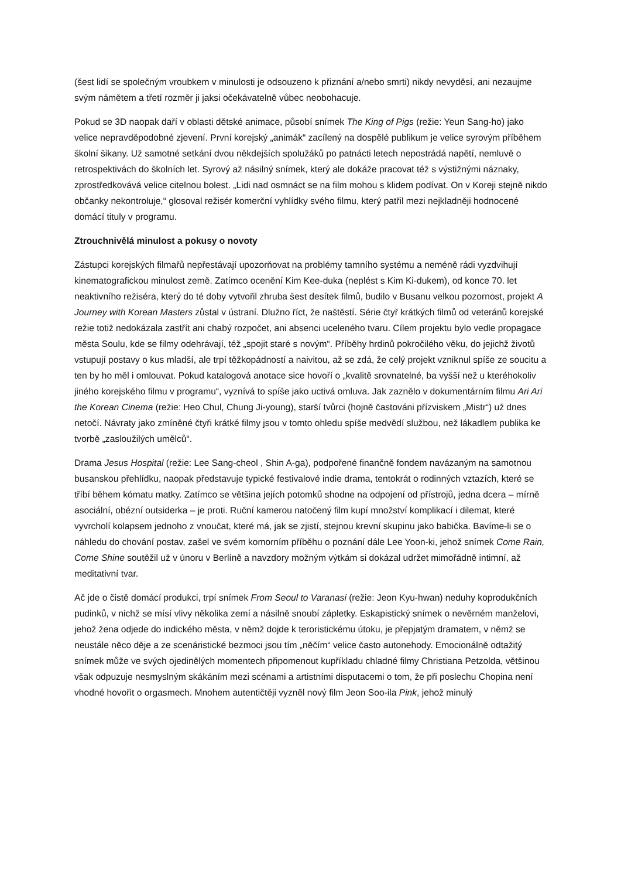(šest lidí se společným vroubkem v minulosti je odsouzeno k přiznání a/nebo smrti) nikdy nevyděsí, ani nezaujme svým námětem a třetí rozměr ji jaksi očekávatelně vůbec neobohacuje.
Pokud se 3D naopak daří v oblasti dětské animace, působí snímek The King of Pigs (režie: Yeun Sang-ho) jako velice nepravděpodobné zjevení. První korejský „animák“ zacílený na dospělé publikum je velice syrovým příběhem školní šikany. Už samotné setkání dvou někdejších spolužáků po patnácti letech nepostrádá napětí, nemluvě o retrospektivách do školních let. Syrový až násilný snímek, který ale dokáže pracovat též s výstižnými náznaky, zprostředkovává velice citelnou bolest. „Lidi nad osmnáct se na film mohou s klidem podívat. On v Koreji stejně nikdo občanky nekontroluje,“ glosoval režisér komerční vyhlídky svého filmu, který patřil mezi nejkladněji hodnocené domácí tituly v programu.
Ztrouchnivělá minulost a pokusy o novoty
Zástupci korejských filmařů nepřestávají upozorňovat na problémy tamního systému a neméně rádi vyzdvihují kinematografickou minulost země. Zatímco ocenění Kim Kee-duka (neplést s Kim Ki-dukem), od konce 70. let neaktivního režiséra, který do té doby vytvořil zhruba šest desítek filmů, budilo v Busanu velkou pozornost, projekt A Journey with Korean Masters zůstal v ústraní. Dlužno říct, že naštěstí. Série čtyř krátkých filmů od veteránů korejské režie totiž nedokázala zastřít ani chabý rozpočet, ani absenci uceleného tvaru. Cílem projektu bylo vedle propagace města Soulu, kde se filmy odehrávají, též „spojit staré s novým“. Příběhy hrdinů pokročilého věku, do jejichž životů vstupují postavy o kus mladší, ale trpí těžkopádností a naivitou, až se zdá, že celý projekt vzniknul spíše ze soucitu a ten by ho měl i omlouvat. Pokud katalogová anotace sice hovoří o „kvalitě srovnatelné, ba vyšší než u kteréhokoliv jiného korejského filmu v programu“, vyznívá to spíše jako uctivá omluva. Jak zaznělo v dokumentárním filmu Ari Ari the Korean Cinema (režie: Heo Chul, Chung Ji-young), starší tvůrci (hojně častováni přízviskem „Mistr“) už dnes netočí. Návraty jako zmíněné čtyři krátké filmy jsou v tomto ohledu spíše medvědí službou, než lákadlem publika ke tvorbě „zasloužilých umělců“.
Drama Jesus Hospital (režie: Lee Sang-cheol , Shin A-ga), podpořené finančně fondem navázaným na samotnou busanskou přehlídku, naopak představuje typické festivalové indie drama, tentokrát o rodinných vztazích, které se tříbí během kómatu matky. Zatímco se většina jejích potomků shodne na odpojení od přístrojů, jedna dcera – mírně asociální, obézní outsiderka – je proti. Ruční kamerou natočený film kupí množství komplikací i dilemat, které vyvrcholí kolapsem jednoho z vnoučat, které má, jak se zjistí, stejnou krevní skupinu jako babička. Bavíme-li se o náhledu do chování postav, zašel ve svém komorním příběhu o poznání dále Lee Yoon-ki, jehož snímek Come Rain, Come Shine soutěžil už v únoru v Berlíně a navzdory možným výtkám si dokázal udržet mimořádně intimní, až meditativní tvar.
Ač jde o čistě domácí produkci, trpí snímek From Seoul to Varanasi (režie: Jeon Kyu-hwan) neduhy koprodukčních pudinků, v nichž se mísí vlivy několika zemí a násilně snoubí zápletky. Eskapistický snímek o nevěrném manželovi, jehož žena odjede do indického města, v němž dojde k teroristickému útoku, je přepjatým dramatem, v němž se neustále něco děje a ze scenáristické bezmoci jsou tím „něčím“ velice často autonehody. Emocionálně odtažitý snímek může ve svých ojedinělých momentech připomenout kupříkladu chladné filmy Christiana Petzolda, většinou však odpuzuje nesmyslným skákáním mezi scénami a artistními disputacemi o tom, že při poslechu Chopina není vhodné hovořit o orgasmech. Mnohem autentičtěji vyzněl nový film Jeon Soo-ila Pink, jehož minulý